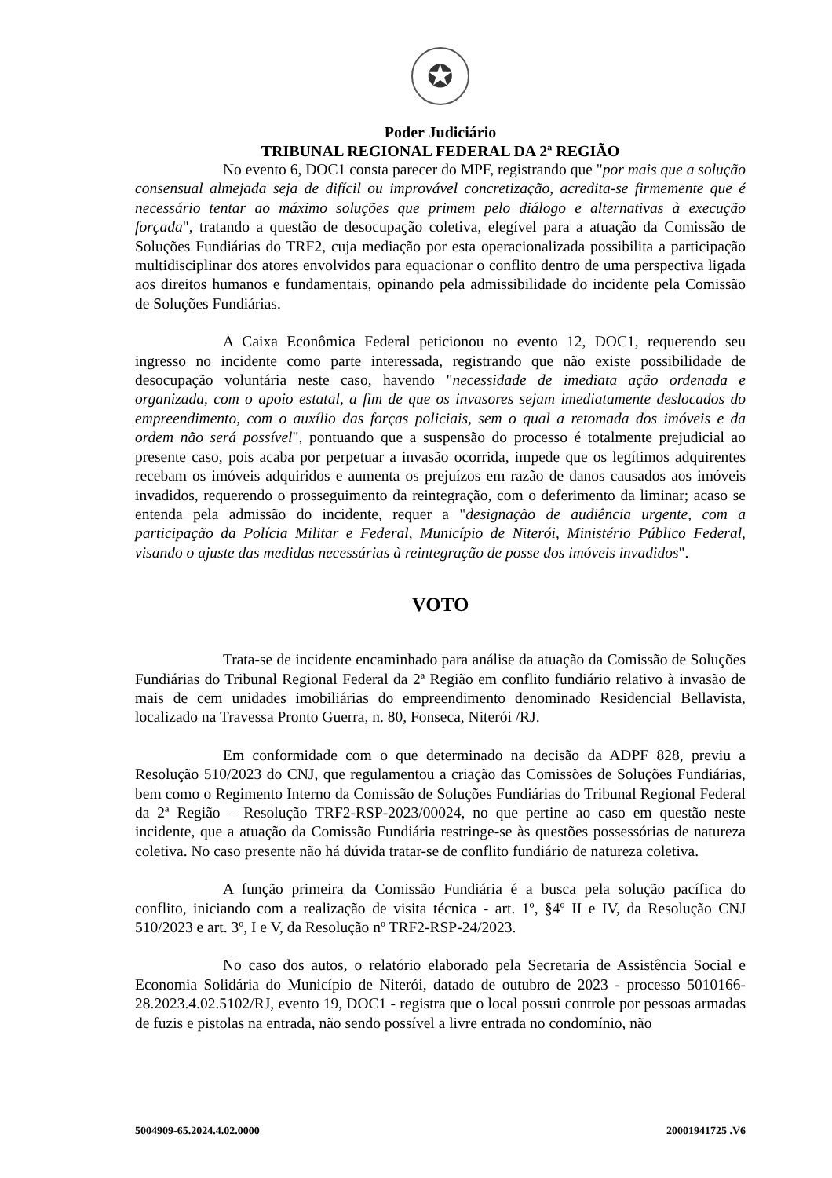✪
Poder Judiciário
TRIBUNAL REGIONAL FEDERAL DA 2ª REGIÃO
No evento 6, DOC1 consta parecer do MPF, registrando que "por mais que a solução consensual almejada seja de difícil ou improvável concretização, acredita-se firmemente que é necessário tentar ao máximo soluções que primem pelo diálogo e alternativas à execução forçada", tratando a questão de desocupação coletiva, elegível para a atuação da Comissão de Soluções Fundiárias do TRF2, cuja mediação por esta operacionalizada possibilita a participação multidisciplinar dos atores envolvidos para equacionar o conflito dentro de uma perspectiva ligada aos direitos humanos e fundamentais, opinando pela admissibilidade do incidente pela Comissão de Soluções Fundiárias.
A Caixa Econômica Federal peticionou no evento 12, DOC1, requerendo seu ingresso no incidente como parte interessada, registrando que não existe possibilidade de desocupação voluntária neste caso, havendo "necessidade de imediata ação ordenada e organizada, com o apoio estatal, a fim de que os invasores sejam imediatamente deslocados do empreendimento, com o auxílio das forças policiais, sem o qual a retomada dos imóveis e da ordem não será possível", pontuando que a suspensão do processo é totalmente prejudicial ao presente caso, pois acaba por perpetuar a invasão ocorrida, impede que os legítimos adquirentes recebam os imóveis adquiridos e aumenta os prejuízos em razão de danos causados aos imóveis invadidos, requerendo o prosseguimento da reintegração, com o deferimento da liminar; acaso se entenda pela admissão do incidente, requer a "designação de audiência urgente, com a participação da Polícia Militar e Federal, Município de Niterói, Ministério Público Federal, visando o ajuste das medidas necessárias à reintegração de posse dos imóveis invadidos".
VOTO
Trata-se de incidente encaminhado para análise da atuação da Comissão de Soluções Fundiárias do Tribunal Regional Federal da 2ª Região em conflito fundiário relativo à invasão de mais de cem unidades imobiliárias do empreendimento denominado Residencial Bellavista, localizado na Travessa Pronto Guerra, n. 80, Fonseca, Niterói /RJ.
Em conformidade com o que determinado na decisão da ADPF 828, previu a Resolução 510/2023 do CNJ, que regulamentou a criação das Comissões de Soluções Fundiárias, bem como o Regimento Interno da Comissão de Soluções Fundiárias do Tribunal Regional Federal da 2ª Região – Resolução TRF2-RSP-2023/00024, no que pertine ao caso em questão neste incidente, que a atuação da Comissão Fundiária restringe-se às questões possessórias de natureza coletiva. No caso presente não há dúvida tratar-se de conflito fundiário de natureza coletiva.
A função primeira da Comissão Fundiária é a busca pela solução pacífica do conflito, iniciando com a realização de visita técnica - art. 1º, §4º II e IV, da Resolução CNJ 510/2023 e art. 3º, I e V, da Resolução nº TRF2-RSP-24/2023.
No caso dos autos, o relatório elaborado pela Secretaria de Assistência Social e Economia Solidária do Município de Niterói, datado de outubro de 2023 - processo 5010166-28.2023.4.02.5102/RJ, evento 19, DOC1 - registra que o local possui controle por pessoas armadas de fuzis e pistolas na entrada, não sendo possível a livre entrada no condomínio, não
5004909-65.2024.4.02.0000 20001941725 .V6